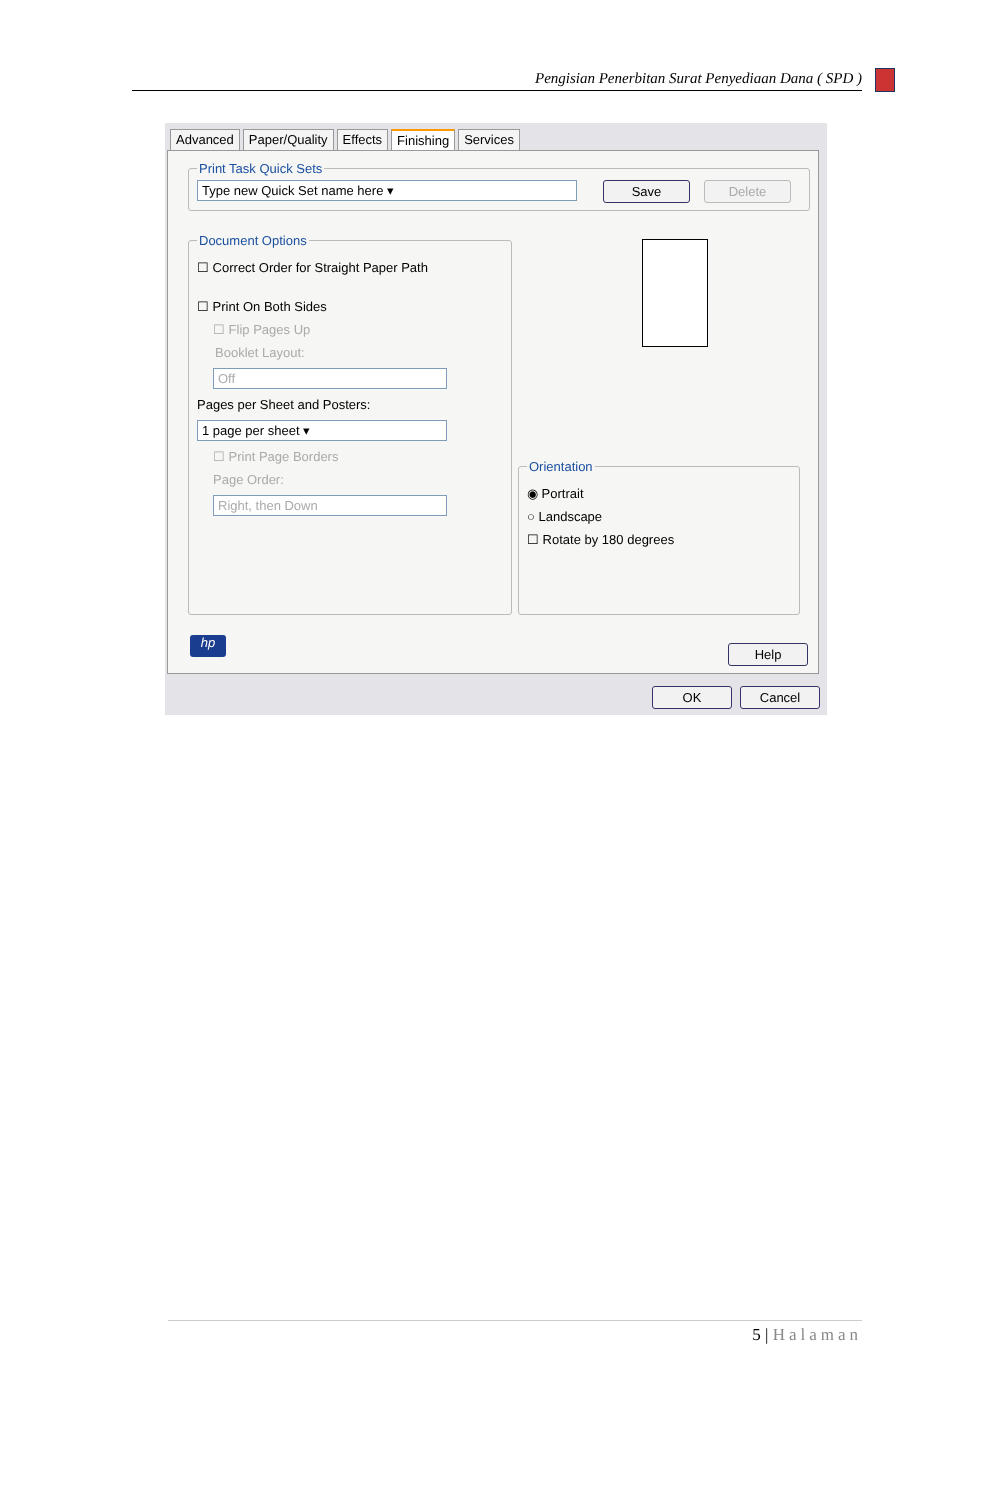Pengisian Penerbitan Surat Penyediaan Dana ( SPD )
Advanced Paper/Quality Effects Finishing Services
Print Task Quick Sets
Type new Quick Set name here ▾
Save Delete
Document Options
☐ Correct Order for Straight Paper Path
☐ Print On Both Sides
☐ Flip Pages Up
Booklet Layout:
Off
Pages per Sheet and Posters:
1 page per sheet ▾
☐ Print Page Borders
Page Order:
Right, then Down
Orientation
◉ Portrait
○ Landscape
☐ Rotate by 180 degrees
hp
Help
OK Cancel
5 | Halaman